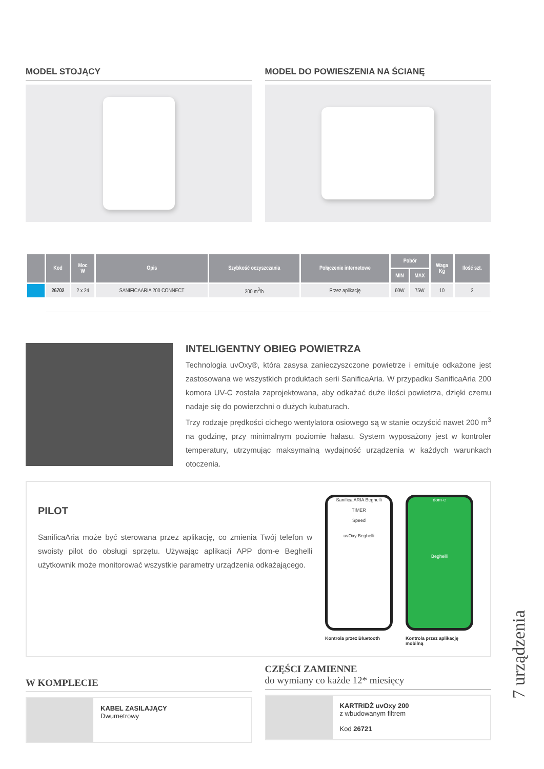MODEL STOJĄCY MODEL DO POWIESZENIA NA ŚCIANĘ
| | Kod | Moc W | Opis | Szybkość oczyszczania | Połączenie internetowe | Pobór | | Waga Kg | Ilość szt. |
| --- | --- | --- | --- | --- | --- | --- | --- | --- | --- |
| | | | | | | MIN | MAX | | |
| | 26702 | 2 x 24 | SANIFICAARIA 200 CONNECT | 200 m<sup>3</sup>/h | Przez aplikację | 60W | 75W | 10 | 2 |
INTELIGENTNY OBIEG POWIETRZA
Technologia uvOxy®, która zasysa zanieczyszczone powietrze i emituje odkażone jest zastosowana we wszystkich produktach serii SanificaAria. W przypadku SanificaAria 200 komora UV-C została zaprojektowana, aby odkażać duże ilości powietrza, dzięki czemu nadaje się do powierzchni o dużych kubaturach.
Trzy rodzaje prędkości cichego wentylatora osiowego są w stanie oczyścić nawet 200 m<sup>3</sup> na godzinę, przy minimalnym poziomie hałasu. System wyposażony jest w kontroler temperatury, utrzymując maksymalną wydajność urządzenia w każdych warunkach otoczenia.
PILOT
SanificaAria może być sterowana przez aplikację, co zmienia Twój telefon w swoisty pilot do obsługi sprzętu. Używając aplikacji APP dom-e Beghelli użytkownik może monitorować wszystkie parametry urządzenia odkażającego.
Sanifica ARIA Beghelli
TIMER
Speed
uvOxy Beghelli
Kontrola przez Bluetooth
dom-e
Beghelli
Kontrola przez aplikację
mobilną
W KOMPLECIE
KABEL ZASILAJĄCY
Dwumetrowy
CZĘŚCI ZAMIENNE
do wymiany co każde 12* miesięcy
KARTRIDŻ uvOxy 200
z wbudowanym filtrem
Kod 26721
7 urządzenia